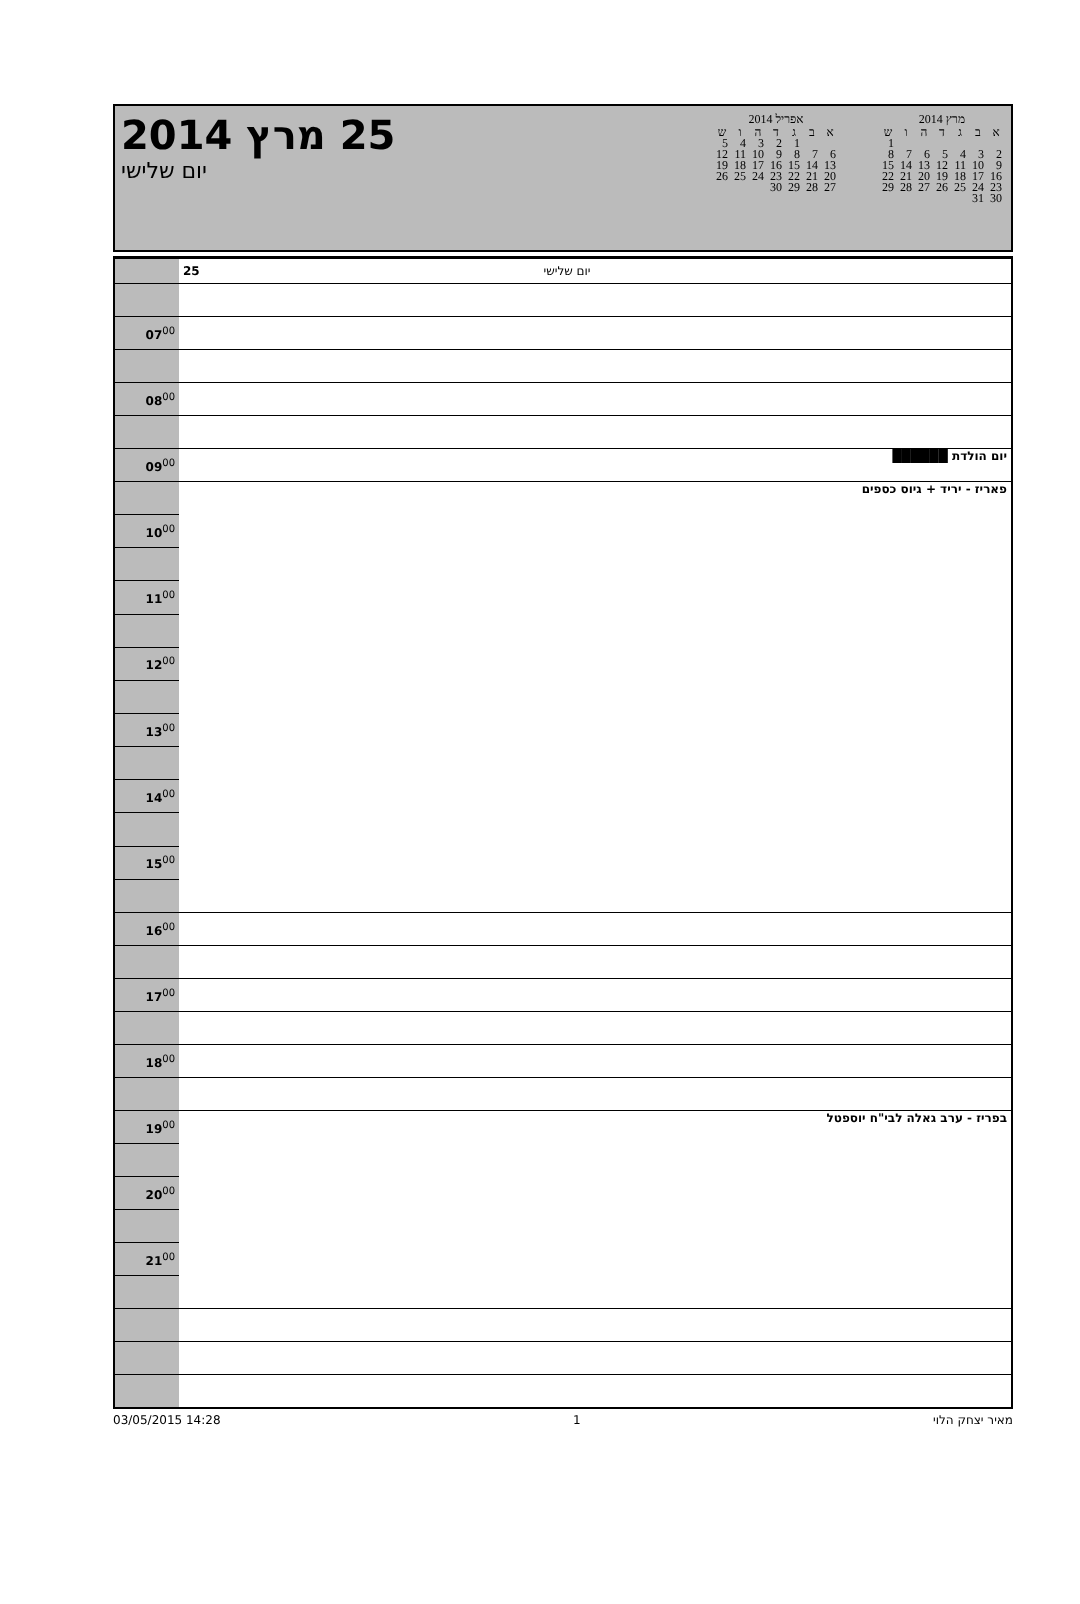25 מרץ 2014
יום שלישי
אפריל 2014
| א | ב | ג | ד | ה | ו | ש |
| --- | --- | --- | --- | --- | --- | --- |
| | | 1 | 2 | 3 | 4 | 5 |
| 6 | 7 | 8 | 9 | 10 | 11 | 12 |
| 13 | 14 | 15 | 16 | 17 | 18 | 19 |
| 20 | 21 | 22 | 23 | 24 | 25 | 26 |
| 27 | 28 | 29 | 30 | | | |
מרץ 2014
| א | ב | ג | ד | ה | ו | ש |
| --- | --- | --- | --- | --- | --- | --- |
| | | | | | | 1 |
| 2 | 3 | 4 | 5 | 6 | 7 | 8 |
| 9 | 10 | 11 | 12 | 13 | 14 | 15 |
| 16 | 17 | 18 | 19 | 20 | 21 | 22 |
| 23 | 24 | 25 | 26 | 27 | 28 | 29 |
| 30 | 31 | | | | | |
| | 25 יום שלישי |
| 07<sup>00</sup> | |
| 08<sup>00</sup> | |
| 09<sup>00</sup> | יום הולדת ██████ |
| | פאריז - יריד + גיוס כספים |
| 10<sup>00</sup> | |
| 11<sup>00</sup> | |
| 12<sup>00</sup> | |
| 13<sup>00</sup> | |
| 14<sup>00</sup> | |
| 15<sup>00</sup> | |
| 16<sup>00</sup> | |
| 17<sup>00</sup> | |
| 18<sup>00</sup> | |
| 19<sup>00</sup> | בפריז - ערב גאלה לבי"ח יוספטל |
| 20<sup>00</sup> | |
| 21<sup>00</sup> | |
03/05/2015 14:28 1 מאיר יצחק הלוי